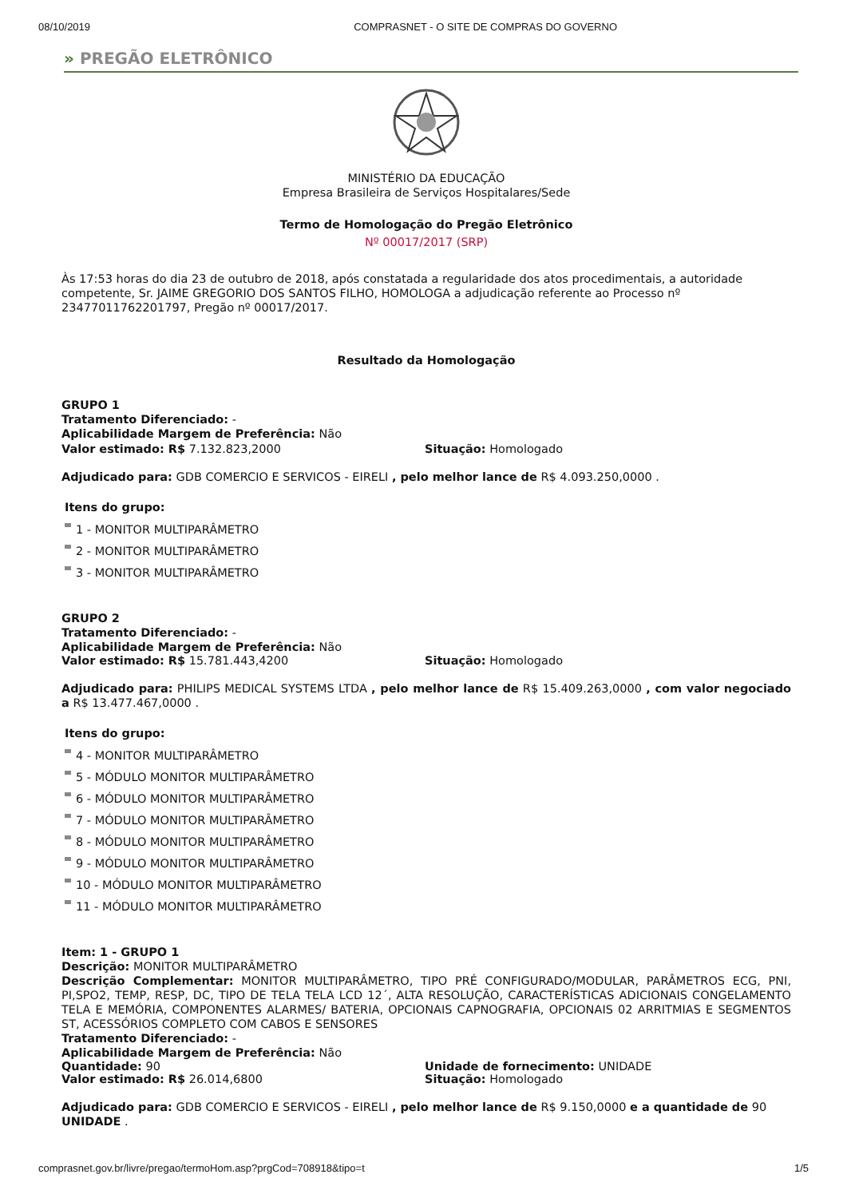08/10/2019 COMPRASNET - O SITE DE COMPRAS DO GOVERNO
» PREGÃO ELETRÔNICO
MINISTÉRIO DA EDUCAÇÃO
Empresa Brasileira de Serviços Hospitalares/Sede
Termo de Homologação do Pregão Eletrônico
Nº 00017/2017 (SRP)
Às 17:53 horas do dia 23 de outubro de 2018, após constatada a regularidade dos atos procedimentais, a autoridade competente, Sr. JAIME GREGORIO DOS SANTOS FILHO, HOMOLOGA a adjudicação referente ao Processo nº 23477011762201797, Pregão nº 00017/2017.
Resultado da Homologação
GRUPO 1
Tratamento Diferenciado: -
Aplicabilidade Margem de Preferência: Não
Valor estimado: R$ 7.132.823,2000 Situação: Homologado
Adjudicado para: GDB COMERCIO E SERVICOS - EIRELI , pelo melhor lance de R$ 4.093.250,0000 .
Itens do grupo:
1 - MONITOR MULTIPARÂMETRO
2 - MONITOR MULTIPARÂMETRO
3 - MONITOR MULTIPARÂMETRO
GRUPO 2
Tratamento Diferenciado: -
Aplicabilidade Margem de Preferência: Não
Valor estimado: R$ 15.781.443,4200 Situação: Homologado
Adjudicado para: PHILIPS MEDICAL SYSTEMS LTDA , pelo melhor lance de R$ 15.409.263,0000 , com valor negociado a R$ 13.477.467,0000 .
Itens do grupo:
4 - MONITOR MULTIPARÂMETRO
5 - MÓDULO MONITOR MULTIPARÂMETRO
6 - MÓDULO MONITOR MULTIPARÂMETRO
7 - MÓDULO MONITOR MULTIPARÂMETRO
8 - MÓDULO MONITOR MULTIPARÂMETRO
9 - MÓDULO MONITOR MULTIPARÂMETRO
10 - MÓDULO MONITOR MULTIPARÂMETRO
11 - MÓDULO MONITOR MULTIPARÂMETRO
Item: 1 - GRUPO 1
Descrição: MONITOR MULTIPARÂMETRO
Descrição Complementar: MONITOR MULTIPARÂMETRO, TIPO PRÉ CONFIGURADO/MODULAR, PARÂMETROS ECG, PNI, PI,SPO2, TEMP, RESP, DC, TIPO DE TELA TELA LCD 12´, ALTA RESOLUÇÃO, CARACTERÍSTICAS ADICIONAIS CONGELAMENTO TELA E MEMÓRIA, COMPONENTES ALARMES/ BATERIA, OPCIONAIS CAPNOGRAFIA, OPCIONAIS 02 ARRITMIAS E SEGMENTOS ST, ACESSÓRIOS COMPLETO COM CABOS E SENSORES
Tratamento Diferenciado: -
Aplicabilidade Margem de Preferência: Não
Quantidade: 90 Unidade de fornecimento: UNIDADE
Valor estimado: R$ 26.014,6800 Situação: Homologado
Adjudicado para: GDB COMERCIO E SERVICOS - EIRELI , pelo melhor lance de R$ 9.150,0000 e a quantidade de 90 UNIDADE .
comprasnet.gov.br/livre/pregao/termoHom.asp?prgCod=708918&tipo=t 1/5